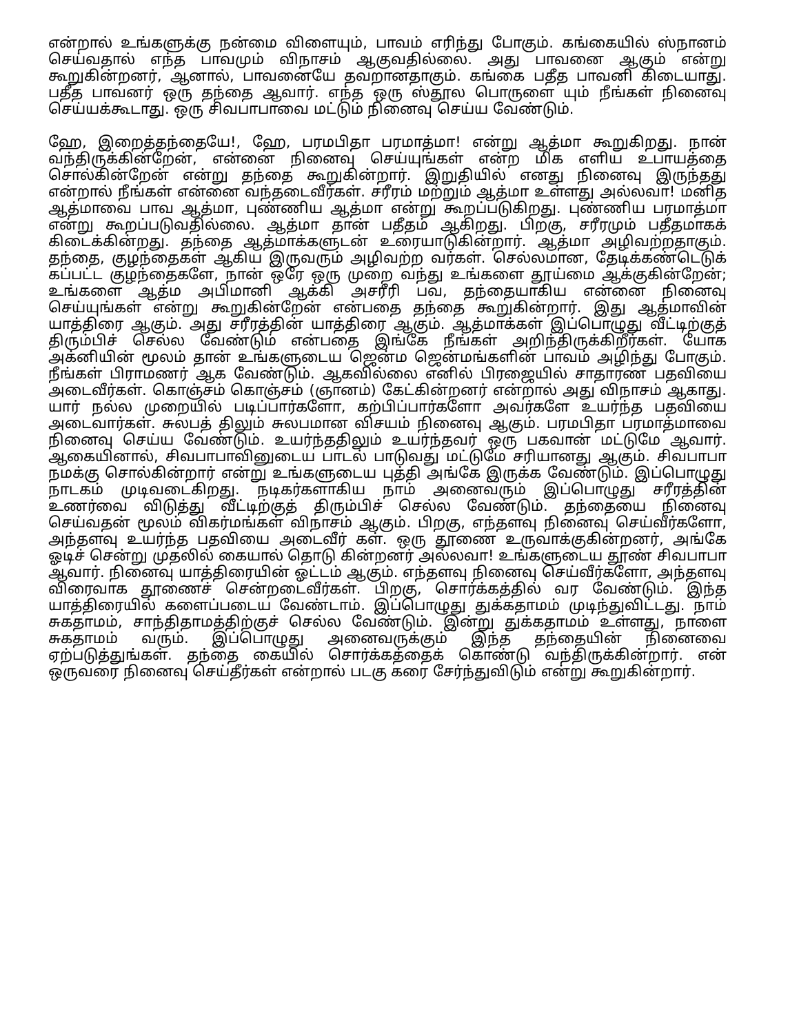என்றால் உங்களுக்கு நன்மை விளையும், பாவம் எரிந்து போகும். கங்கையில் ஸ்நானம் செய்வதால் எந்த பாவமும் விநாசம் ஆகுவதில்லை. அது பாவனை ஆகும் என்று கூறுகின்றனர், ஆனால், பாவனையே தவறானதாகும். கங்கை பதீத பாவனி கிடையாது. பதீத பாவனர் ஒரு தந்தை ஆவார். எந்த ஒரு ஸ்தூல பொருளை யும் நீங்கள் நினைவு செய்யக்கூடாது. ஒரு சிவபாபாவை மட்டும் நினைவு செய்ய வேண்டும்.
ஹே, இறைத்தந்தையே!, ஹே, பரமபிதா பரமாத்மா! என்று ஆத்மா கூறுகிறது. நான் வந்திருக்கின்றேன், என்னை நினைவு செய்யுங்கள் என்ற மிக எளிய உபாயத்தை சொல்கின்றேன் என்று தந்தை கூறுகின்றார். இறுதியில் எனது நினைவு இருந்தது என்றால் நீங்கள் என்னை வந்தடைவீர்கள். சரீரம் மற்றும் ஆத்மா உள்ளது அல்லவா! மனித ஆத்மாவை பாவ ஆத்மா, புண்ணிய ஆத்மா என்று கூறப்படுகிறது. புண்ணிய பரமாத்மா என்று கூறப்படுவதில்லை. ஆத்மா தான் பதீதம் ஆகிறது. பிறகு, சரீரமும் பதீதமாகக் கிடைக்கின்றது. தந்தை ஆத்மாக்களுடன் உரையாடுகின்றார். ஆத்மா அழிவற்றதாகும். தந்தை, குழந்தைகள் ஆகிய இருவரும் அழிவற்ற வர்கள். செல்லமான, தேடிக்கண்டெடுக் கப்பட்ட குழந்தைகளே, நான் ஒரே ஒரு முறை வந்து உங்களை தூய்மை ஆக்குகின்றேன்; உங்களை ஆத்ம அபிமானி ஆக்கி அசரீரி பவ, தந்தையாகிய என்னை நினைவு செய்யுங்கள் என்று கூறுகின்றேன் என்பதை தந்தை கூறுகின்றார். இது ஆத்மாவின் யாத்திரை ஆகும். அது சரீரத்தின் யாத்திரை ஆகும். ஆத்மாக்கள் இப்பொழுது வீட்டிற்குத் திரும்பிச் செல்ல வேண்டும் என்பதை இங்கே நீங்கள் அறிந்திருக்கிறீர்கள். யோக அக்னியின் மூலம் தான் உங்களுடைய ஜென்ம ஜென்மங்களின் பாவம் அழிந்து போகும். நீங்கள் பிராமணர் ஆக வேண்டும். ஆகவில்லை எனில் பிரஜையில் சாதாரண பதவியை அடைவீர்கள். கொஞ்சம் கொஞ்சம் (ஞானம்) கேட்கின்றனர் என்றால் அது விநாசம் ஆகாது. யார் நல்ல முறையில் படிப்பார்களோ, கற்பிப்பார்களோ அவர்களே உயர்ந்த பதவியை அடைவார்கள். சுலபத் திலும் சுலபமான விசயம் நினைவு ஆகும். பரமபிதா பரமாத்மாவை நினைவு செய்ய வேண்டும். உயர்ந்ததிலும் உயர்ந்தவர் ஒரு பகவான் மட்டுமே ஆவார். ஆகையினால், சிவபாபாவினுடைய பாடல் பாடுவது மட்டுமே சரியானது ஆகும். சிவபாபா நமக்கு சொல்கின்றார் என்று உங்களுடைய புத்தி அங்கே இருக்க வேண்டும். இப்பொழுது நாடகம் முடிவடைகிறது. நடிகர்களாகிய நாம் அனைவரும் இப்பொழுது சரீரத்தின் உணர்வை விடுத்து வீட்டிற்குத் திரும்பிச் செல்ல வேண்டும். தந்தையை நினைவு செய்வதன் மூலம் விகர்மங்கள் விநாசம் ஆகும். பிறகு, எந்தளவு நினைவு செய்வீர்களோ, அந்தளவு உயர்ந்த பதவியை அடைவீர் கள். ஒரு தூணை உருவாக்குகின்றனர், அங்கே ஓடிச் சென்று முதலில் கையால் தொடு கின்றனர் அல்லவா! உங்களுடைய தூண் சிவபாபா ஆவார். நினைவு யாத்திரையின் ஓட்டம் ஆகும். எந்தளவு நினைவு செய்வீர்களோ, அந்தளவு விரைவாக தூணைச் சென்றடைவீர்கள். பிறகு, சொர்க்கத்தில் வர வேண்டும். இந்த யாத்திரையில் களைப்படைய வேண்டாம். இப்பொழுது துக்கதாமம் முடிந்துவிட்டது. நாம் சுகதாமம், சாந்திதாமத்திற்குச் செல்ல வேண்டும். இன்று துக்கதாமம் உள்ளது, நாளை சுகதாமம் வரும். இப்பொழுது அனைவருக்கும் இந்த தந்தையின் நினைவை ஏற்படுத்துங்கள். தந்தை கையில் சொர்க்கத்தைக் கொண்டு வந்திருக்கின்றார். என் ஒருவரை நினைவு செய்தீர்கள் என்றால் படகு கரை சேர்ந்துவிடும் என்று கூறுகின்றார்.